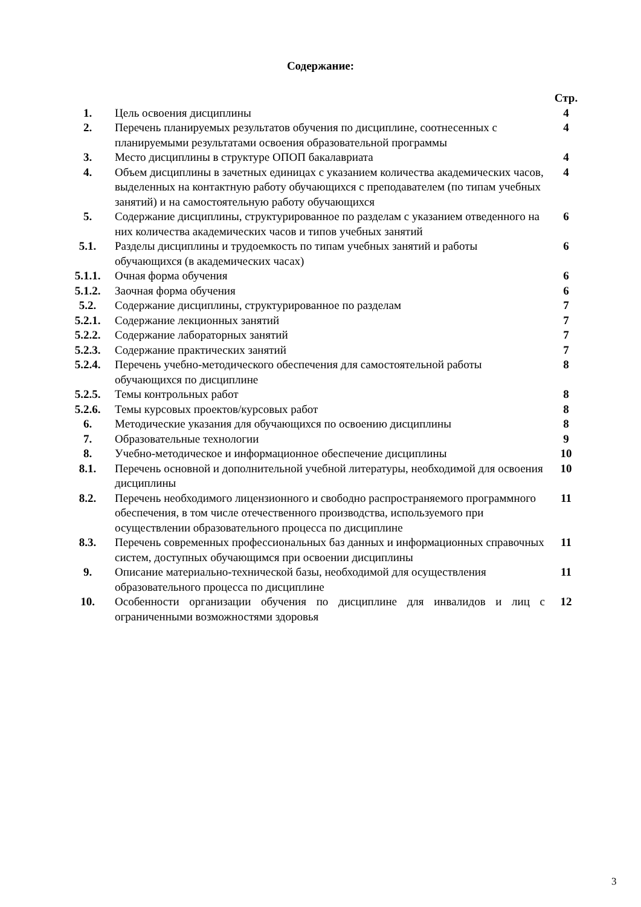Содержание:
| | | Стр. |
| 1. | Цель освоения дисциплины | 4 |
| 2. | Перечень планируемых результатов обучения по дисциплине, соотнесенных с планируемыми результатами освоения образовательной программы | 4 |
| 3. | Место дисциплины в структуре ОПОП бакалавриата | 4 |
| 4. | Объем дисциплины в зачетных единицах с указанием количества академических часов, выделенных на контактную работу обучающихся с преподавателем (по типам учебных занятий) и на самостоятельную работу обучающихся | 4 |
| 5. | Содержание дисциплины, структурированное по разделам с указанием отведенного на них количества академических часов и типов учебных занятий | 6 |
| 5.1. | Разделы дисциплины и трудоемкость по типам учебных занятий и работы обучающихся (в академических часах) | 6 |
| 5.1.1. | Очная форма обучения | 6 |
| 5.1.2. | Заочная форма обучения | 6 |
| 5.2. | Содержание дисциплины, структурированное по разделам | 7 |
| 5.2.1. | Содержание лекционных занятий | 7 |
| 5.2.2. | Содержание лабораторных занятий | 7 |
| 5.2.3. | Содержание практических занятий | 7 |
| 5.2.4. | Перечень учебно-методического обеспечения для самостоятельной работы обучающихся по дисциплине | 8 |
| 5.2.5. | Темы контрольных работ | 8 |
| 5.2.6. | Темы курсовых проектов/курсовых работ | 8 |
| 6. | Методические указания для обучающихся по освоению дисциплины | 8 |
| 7. | Образовательные технологии | 9 |
| 8. | Учебно-методическое и информационное обеспечение дисциплины | 10 |
| 8.1. | Перечень основной и дополнительной учебной литературы, необходимой для освоения дисциплины | 10 |
| 8.2. | Перечень необходимого лицензионного и свободно распространяемого программного обеспечения, в том числе отечественного производства, используемого при осуществлении образовательного процесса по дисциплине | 11 |
| 8.3. | Перечень современных профессиональных баз данных и информационных справочных систем, доступных обучающимся при освоении дисциплины | 11 |
| 9. | Описание материально-технической базы, необходимой для осуществления образовательного процесса по дисциплине | 11 |
| 10. | Особенности организации обучения по дисциплине для инвалидов и лиц с ограниченными возможностями здоровья | 12 |
3